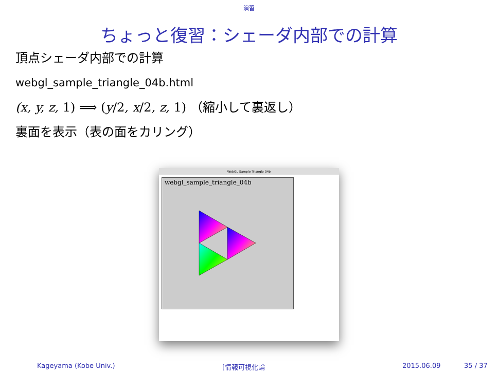演習
ちょっと復習：シェーダ内部での計算
頂点シェーダ内部での計算
webgl_sample_triangle_04b.html
(x, y, z, 1) ⟹ (y/2, x/2, z, 1) （縮小して裏返し）
裏面を表示（表の面をカリング）
WebGL Sample Triangle 04b
webgl_sample_triangle_04b
Kageyama (Kobe Univ.) [情報可視化論 2015.06.09 35 / 37